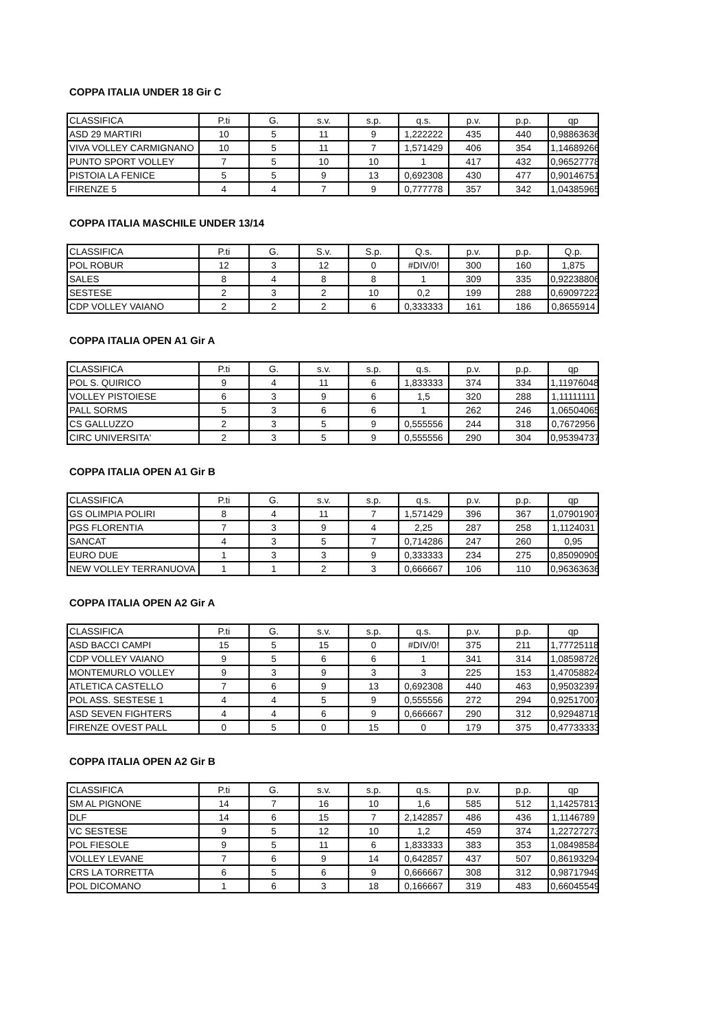COPPA ITALIA UNDER 18 Gir C
| CLASSIFICA | P.ti | G. | s.v. | s.p. | q.s. | p.v. | p.p. | qp |
| ASD 29 MARTIRI | 10 | 5 | 11 | 9 | 1,222222 | 435 | 440 | 0,98863636 |
| VIVA VOLLEY CARMIGNANO | 10 | 5 | 11 | 7 | 1,571429 | 406 | 354 | 1,14689266 |
| PUNTO SPORT VOLLEY | 7 | 5 | 10 | 10 | 1 | 417 | 432 | 0,96527778 |
| PISTOIA LA FENICE | 5 | 5 | 9 | 13 | 0,692308 | 430 | 477 | 0,90146751 |
| FIRENZE 5 | 4 | 4 | 7 | 9 | 0,777778 | 357 | 342 | 1,04385965 |
COPPA ITALIA MASCHILE UNDER 13/14
| CLASSIFICA | P.ti | G. | S.v. | S.p. | Q.s. | p.v. | p.p. | Q.p. |
| POL ROBUR | 12 | 3 | 12 | 0 | #DIV/0! | 300 | 160 | 1,875 |
| SALES | 8 | 4 | 8 | 8 | 1 | 309 | 335 | 0,92238806 |
| SESTESE | 2 | 3 | 2 | 10 | 0,2 | 199 | 288 | 0,69097222 |
| CDP VOLLEY VAIANO | 2 | 2 | 2 | 6 | 0,333333 | 161 | 186 | 0,8655914 |
COPPA ITALIA OPEN A1 Gir A
| CLASSIFICA | P.ti | G. | s.v. | s.p. | q.s. | p.v. | p.p. | qp |
| POL S. QUIRICO | 9 | 4 | 11 | 6 | 1,833333 | 374 | 334 | 1,11976048 |
| VOLLEY PISTOIESE | 6 | 3 | 9 | 6 | 1,5 | 320 | 288 | 1,11111111 |
| PALL SORMS | 5 | 3 | 6 | 6 | 1 | 262 | 246 | 1,06504065 |
| CS GALLUZZO | 2 | 3 | 5 | 9 | 0,555556 | 244 | 318 | 0,7672956 |
| CIRC UNIVERSITA' | 2 | 3 | 5 | 9 | 0,555556 | 290 | 304 | 0,95394737 |
COPPA ITALIA OPEN A1 Gir B
| CLASSIFICA | P.ti | G. | s.v. | s.p. | q.s. | p.v. | p.p. | qp |
| GS OLIMPIA POLIRI | 8 | 4 | 11 | 7 | 1,571429 | 396 | 367 | 1,07901907 |
| PGS FLORENTIA | 7 | 3 | 9 | 4 | 2,25 | 287 | 258 | 1,1124031 |
| SANCAT | 4 | 3 | 5 | 7 | 0,714286 | 247 | 260 | 0,95 |
| EURO DUE | 1 | 3 | 3 | 9 | 0,333333 | 234 | 275 | 0,85090909 |
| NEW VOLLEY TERRANUOVA | 1 | 1 | 2 | 3 | 0,666667 | 106 | 110 | 0,96363636 |
COPPA ITALIA OPEN A2 Gir A
| CLASSIFICA | P.ti | G. | s.v. | s.p. | q.s. | p.v. | p.p. | qp |
| ASD BACCI CAMPI | 15 | 5 | 15 | 0 | #DIV/0! | 375 | 211 | 1,77725118 |
| CDP VOLLEY VAIANO | 9 | 5 | 6 | 6 | 1 | 341 | 314 | 1,08598726 |
| MONTEMURLO VOLLEY | 9 | 3 | 9 | 3 | 3 | 225 | 153 | 1,47058824 |
| ATLETICA CASTELLO | 7 | 6 | 9 | 13 | 0,692308 | 440 | 463 | 0,95032397 |
| POL ASS. SESTESE 1 | 4 | 4 | 5 | 9 | 0,555556 | 272 | 294 | 0,92517007 |
| ASD SEVEN FIGHTERS | 4 | 4 | 6 | 9 | 0,666667 | 290 | 312 | 0,92948718 |
| FIRENZE OVEST PALL | 0 | 5 | 0 | 15 | 0 | 179 | 375 | 0,47733333 |
COPPA ITALIA OPEN A2 Gir B
| CLASSIFICA | P.ti | G. | s.v. | s.p. | q.s. | p.v. | p.p. | qp |
| SM AL PIGNONE | 14 | 7 | 16 | 10 | 1,6 | 585 | 512 | 1,14257813 |
| DLF | 14 | 6 | 15 | 7 | 2,142857 | 486 | 436 | 1,1146789 |
| VC SESTESE | 9 | 5 | 12 | 10 | 1,2 | 459 | 374 | 1,22727273 |
| POL FIESOLE | 9 | 5 | 11 | 6 | 1,833333 | 383 | 353 | 1,08498584 |
| VOLLEY LEVANE | 7 | 6 | 9 | 14 | 0,642857 | 437 | 507 | 0,86193294 |
| CRS LA TORRETTA | 6 | 5 | 6 | 9 | 0,666667 | 308 | 312 | 0,98717949 |
| POL DICOMANO | 1 | 6 | 3 | 18 | 0,166667 | 319 | 483 | 0,66045549 |